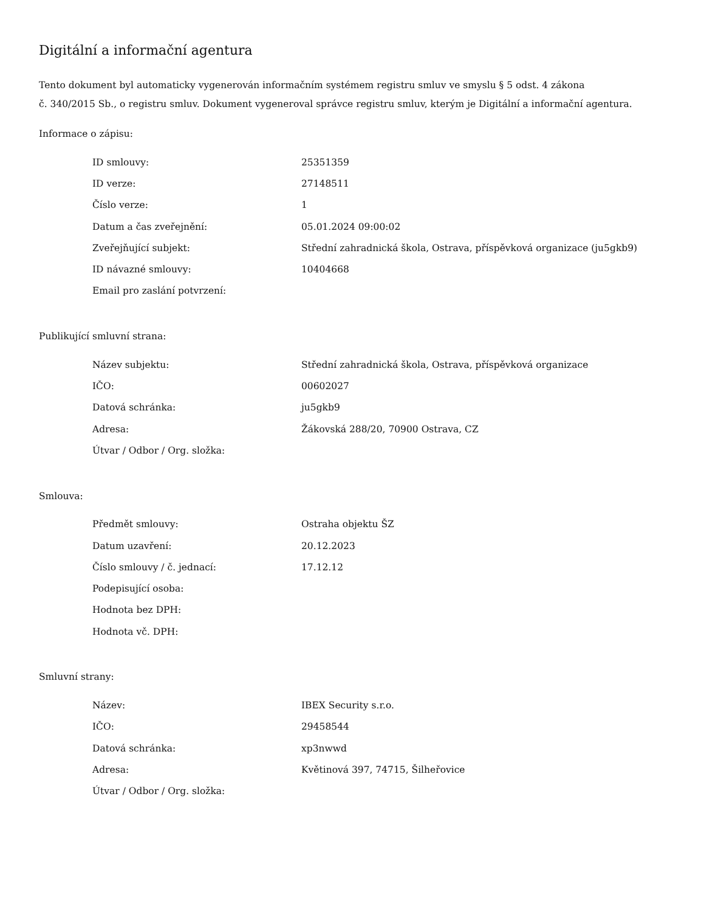Digitální a informační agentura
Tento dokument byl automaticky vygenerován informačním systémem registru smluv ve smyslu § 5 odst. 4 zákona
č. 340/2015 Sb., o registru smluv. Dokument vygeneroval správce registru smluv, kterým je Digitální a informační agentura.
Informace o zápisu:
| ID smlouvy: | 25351359 |
| ID verze: | 27148511 |
| Číslo verze: | 1 |
| Datum a čas zveřejnění: | 05.01.2024 09:00:02 |
| Zveřejňující subjekt: | Střední zahradnická škola, Ostrava, příspěvková organizace (ju5gkb9) |
| ID návazné smlouvy: | 10404668 |
| Email pro zaslání potvrzení: | |
Publikující smluvní strana:
| Název subjektu: | Střední zahradnická škola, Ostrava, příspěvková organizace |
| IČO: | 00602027 |
| Datová schránka: | ju5gkb9 |
| Adresa: | Žákovská 288/20, 70900 Ostrava, CZ |
| Útvar / Odbor / Org. složka: | |
Smlouva:
| Předmět smlouvy: | Ostraha objektu ŠZ |
| Datum uzavření: | 20.12.2023 |
| Číslo smlouvy / č. jednací: | 17.12.12 |
| Podepisující osoba: | |
| Hodnota bez DPH: | |
| Hodnota vč. DPH: | |
Smluvní strany:
| Název: | IBEX Security s.r.o. |
| IČO: | 29458544 |
| Datová schránka: | xp3nwwd |
| Adresa: | Květinová 397, 74715, Šilheřovice |
| Útvar / Odbor / Org. složka: | |